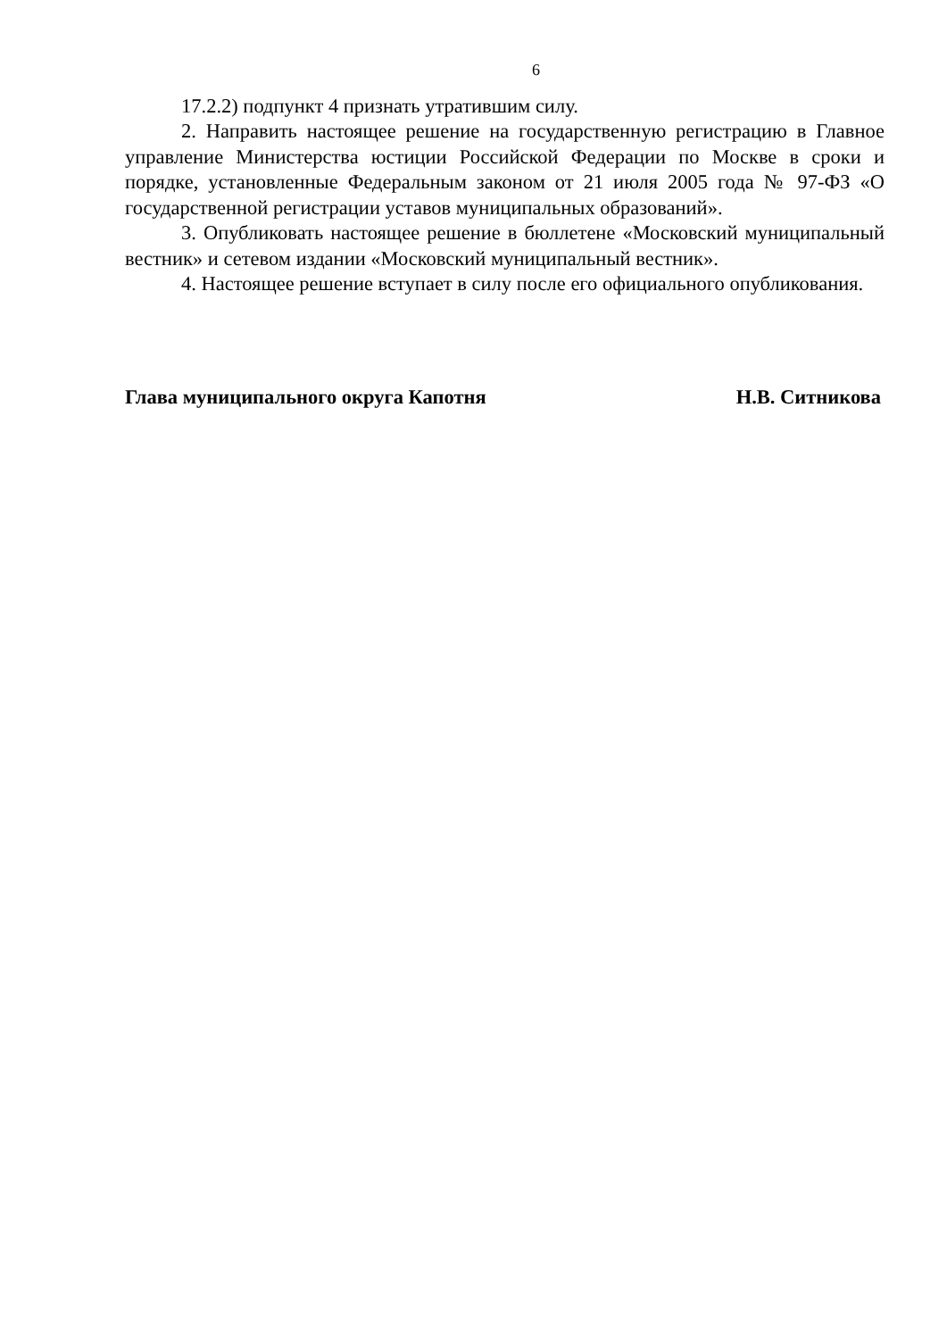6
17.2.2) подпункт 4 признать утратившим силу.
2. Направить настоящее решение на государственную регистрацию в Главное управление Министерства юстиции Российской Федерации по Москве в сроки и порядке, установленные Федеральным законом от 21 июля 2005 года № 97-ФЗ «О государственной регистрации уставов муниципальных образований».
3. Опубликовать настоящее решение в бюллетене «Московский муниципальный вестник» и сетевом издании «Московский муниципальный вестник».
4. Настоящее решение вступает в силу после его официального опубликования.
Глава муниципального округа Капотня Н.В. Ситникова